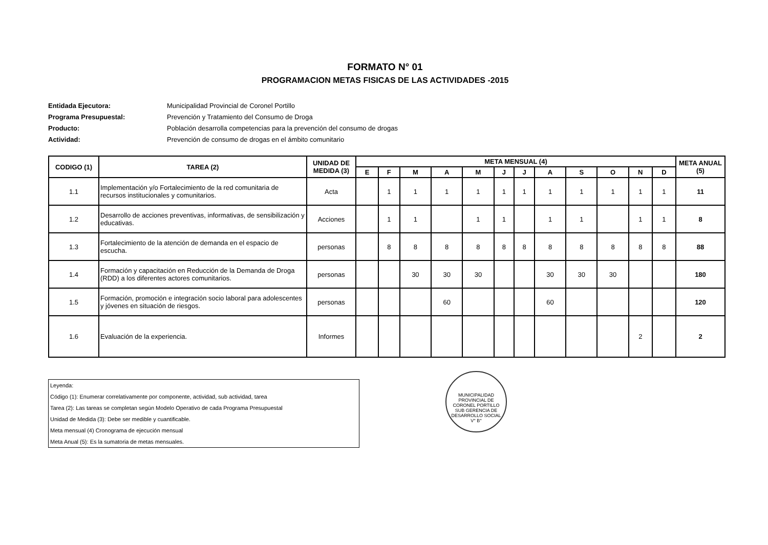FORMATO N° 01
PROGRAMACION METAS FISICAS DE LAS ACTIVIDADES -2015
Entidada Ejecutora: Municipalidad Provincial de Coronel Portillo
Programa Presupuestal: Prevención y Tratamiento del Consumo de Droga
Producto: Población desarrolla competencias para la prevención del consumo de drogas
Actividad: Prevención de consumo de drogas en el ámbito comunitario
| CODIGO (1) | TAREA (2) | UNIDAD DE MEDIDA (3) | META MENSUAL (4) | | | | | | | | | | | | META ANUAL (5) |
| --- | --- | --- | --- | --- | --- | --- | --- | --- | --- | --- | --- | --- | --- | --- | --- |
| | | | E | F | M | A | M | J | J | A | S | O | N | D | |
| 1.1 | Implementación y/o Fortalecimiento de la red comunitaria de recursos institucionales y comunitarios. | Acta | | 1 | 1 | 1 | 1 | 1 | 1 | 1 | 1 | 1 | 1 | 1 | 11 |
| 1.2 | Desarrollo de acciones preventivas, informativas, de sensibilización y educativas. | Acciones | | 1 | 1 | | 1 | 1 | | 1 | 1 | | 1 | 1 | 8 |
| 1.3 | Fortalecimiento de la atención de demanda en el espacio de escucha. | personas | | 8 | 8 | 8 | 8 | 8 | 8 | 8 | 8 | 8 | 8 | 8 | 88 |
| 1.4 | Formación y capacitación en Reducción de la Demanda de Droga (RDD) a los diferentes actores comunitarios. | personas | | | 30 | 30 | 30 | | | 30 | 30 | 30 | | | 180 |
| 1.5 | Formación, promoción e integración socio laboral para adolescentes y jóvenes en situación de riesgos. | personas | | | | 60 | | | | 60 | | | | | 120 |
| 1.6 | Evaluación de la experiencia. | Informes | | | | | | | | | | | 2 | | 2 |
Leyenda:
Código (1): Enumerar correlativamente por componente, actividad, sub actividad, tarea
Tarea (2): Las tareas se completan según Modelo Operativo de cada Programa Presupuestal
Unidad de Medida (3): Debe ser medible y cuantificable.
Meta mensual (4) Cronograma de ejecución mensual
Meta Anual (5): Es la sumatoria de metas mensuales.
MUNICIPALIDAD PROVINCIAL DE CORONEL PORTILLO
SUB GERENCIA DE DESARROLLO SOCIAL
V° B°